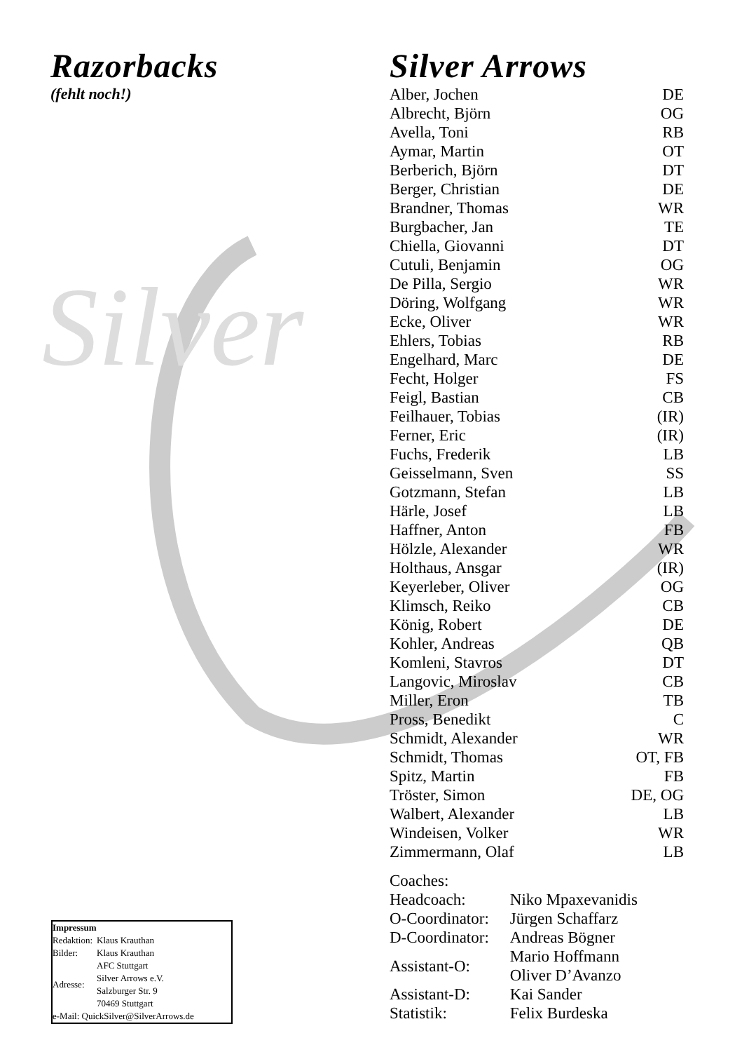Silver
Razorbacks
(fehlt noch!)
Silver Arrows
| Alber, Jochen | DE |
| Albrecht, Björn | OG |
| Avella, Toni | RB |
| Aymar, Martin | OT |
| Berberich, Björn | DT |
| Berger, Christian | DE |
| Brandner, Thomas | WR |
| Burgbacher, Jan | TE |
| Chiella, Giovanni | DT |
| Cutuli, Benjamin | OG |
| De Pilla, Sergio | WR |
| Döring, Wolfgang | WR |
| Ecke, Oliver | WR |
| Ehlers, Tobias | RB |
| Engelhard, Marc | DE |
| Fecht, Holger | FS |
| Feigl, Bastian | CB |
| Feilhauer, Tobias | (IR) |
| Ferner, Eric | (IR) |
| Fuchs, Frederik | LB |
| Geisselmann, Sven | SS |
| Gotzmann, Stefan | LB |
| Härle, Josef | LB |
| Haffner, Anton | FB |
| Hölzle, Alexander | WR |
| Holthaus, Ansgar | (IR) |
| Keyerleber, Oliver | OG |
| Klimsch, Reiko | CB |
| König, Robert | DE |
| Kohler, Andreas | QB |
| Komleni, Stavros | DT |
| Langovic, Miroslav | CB |
| Miller, Eron | TB |
| Pross, Benedikt | C |
| Schmidt, Alexander | WR |
| Schmidt, Thomas | OT, FB |
| Spitz, Martin | FB |
| Tröster, Simon | DE, OG |
| Walbert, Alexander | LB |
| Windeisen, Volker | WR |
| Zimmermann, Olaf | LB |
Coaches:
| Headcoach: | Niko Mpaxevanidis |
| O-Coordinator: | Jürgen Schaffarz |
| D-Coordinator: | Andreas Bögner |
| Assistant-O: | Mario Hoffmann Oliver D’Avanzo |
| Assistant-D: | Kai Sander |
| Statistik: | Felix Burdeska |
Impressum
| Redaktion: | Klaus Krauthan |
| Bilder: | Klaus Krauthan |
| Adresse: | AFC Stuttgart Silver Arrows e.V. Salzburger Str. 9 70469 Stuttgart |
e-Mail: QuickSilver@SilverArrows.de